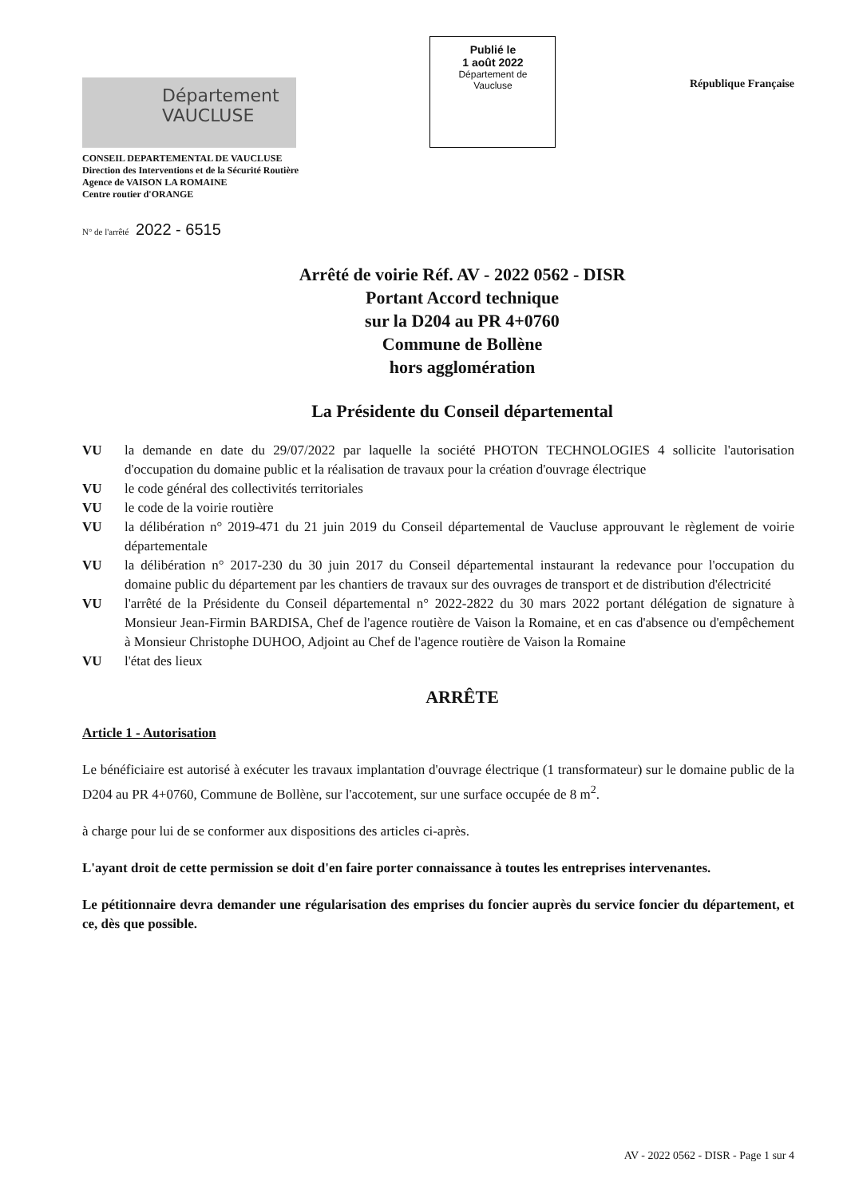Département
VAUCLUSE
Publié le
1 août 2022
Département de
Vaucluse
République Française
CONSEIL DEPARTEMENTAL DE VAUCLUSE
Direction des Interventions et de la Sécurité Routière
Agence de VAISON LA ROMAINE
Centre routier d'ORANGE
N° de l'arrêté 2022 - 6515
Arrêté de voirie Réf. AV - 2022 0562 - DISR
Portant Accord technique
sur la D204 au PR 4+0760
Commune de Bollène
hors agglomération
La Présidente du Conseil départemental
VU la demande en date du 29/07/2022 par laquelle la société PHOTON TECHNOLOGIES 4 sollicite l'autorisation d'occupation du domaine public et la réalisation de travaux pour la création d'ouvrage électrique
VU le code général des collectivités territoriales
VU le code de la voirie routière
VU la délibération n° 2019-471 du 21 juin 2019 du Conseil départemental de Vaucluse approuvant le règlement de voirie départementale
VU la délibération n° 2017-230 du 30 juin 2017 du Conseil départemental instaurant la redevance pour l'occupation du domaine public du département par les chantiers de travaux sur des ouvrages de transport et de distribution d'électricité
VU l'arrêté de la Présidente du Conseil départemental n° 2022-2822 du 30 mars 2022 portant délégation de signature à Monsieur Jean-Firmin BARDISA, Chef de l'agence routière de Vaison la Romaine, et en cas d'absence ou d'empêchement à Monsieur Christophe DUHOO, Adjoint au Chef de l'agence routière de Vaison la Romaine
VU l'état des lieux
ARRÊTE
Article 1 - Autorisation
Le bénéficiaire est autorisé à exécuter les travaux implantation d'ouvrage électrique (1 transformateur) sur le domaine public de la D204 au PR 4+0760, Commune de Bollène, sur l'accotement, sur une surface occupée de 8 m<sup>2</sup>.
à charge pour lui de se conformer aux dispositions des articles ci-après.
L'ayant droit de cette permission se doit d'en faire porter connaissance à toutes les entreprises intervenantes.
Le pétitionnaire devra demander une régularisation des emprises du foncier auprès du service foncier du département, et ce, dès que possible.
AV - 2022 0562 - DISR - Page 1 sur 4